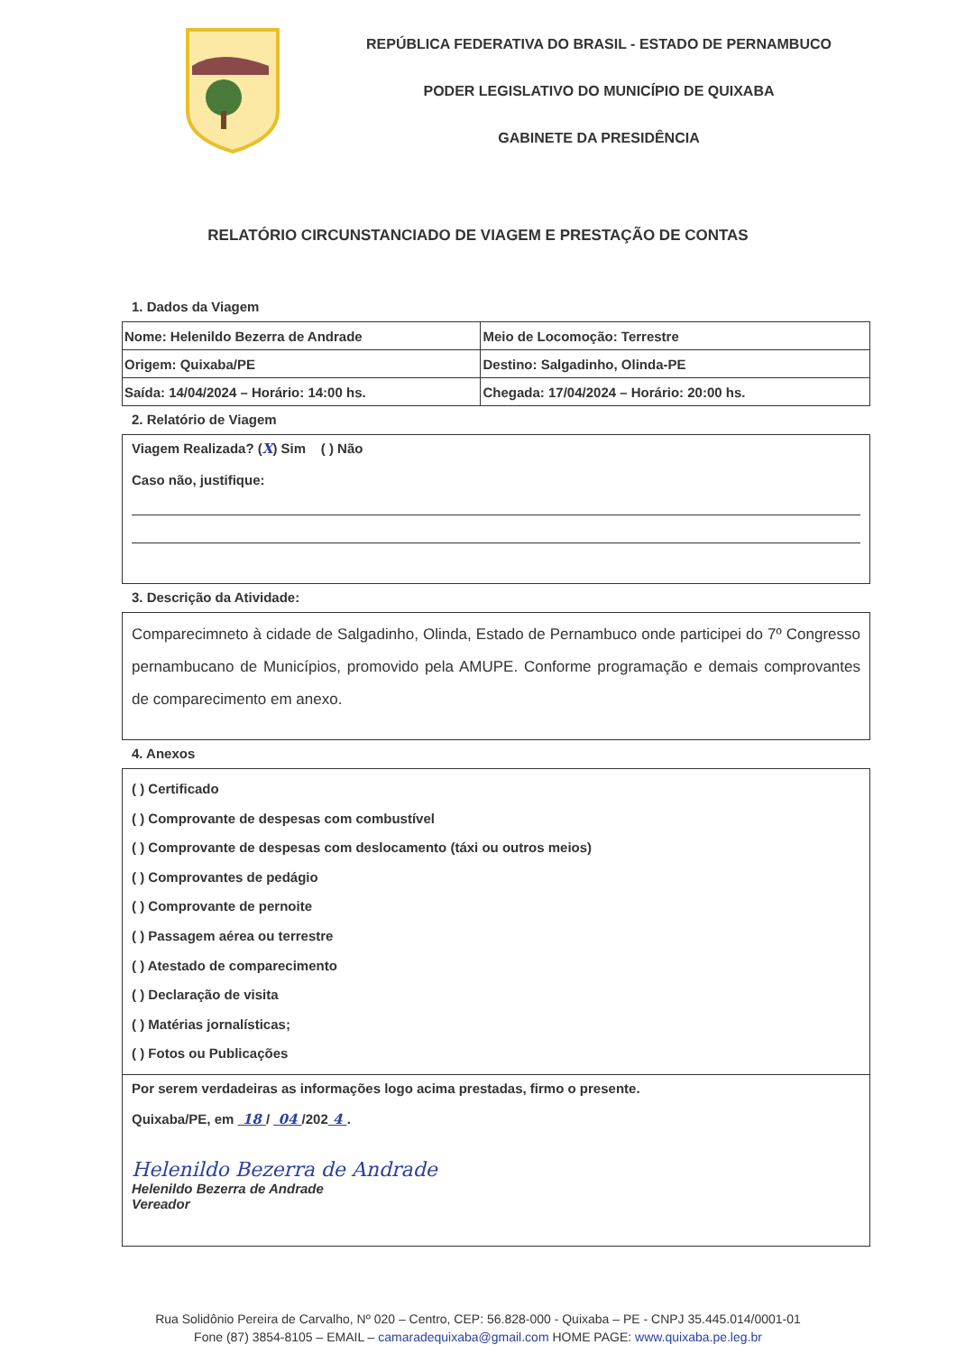REPÚBLICA FEDERATIVA DO BRASIL - ESTADO DE PERNAMBUCO
PODER LEGISLATIVO DO MUNICÍPIO DE QUIXABA
GABINETE DA PRESIDÊNCIA
RELATÓRIO CIRCUNSTANCIADO DE VIAGEM E PRESTAÇÃO DE CONTAS
1. Dados da Viagem
| Nome: Helenildo Bezerra de Andrade | Meio de Locomoção: Terrestre |
| Origem: Quixaba/PE | Destino: Salgadinho, Olinda-PE |
| Saída: 14/04/2024 – Horário: 14:00 hs. | Chegada: 17/04/2024 – Horário: 20:00 hs. |
2. Relatório de Viagem
Viagem Realizada? (X) Sim ( ) Não
Caso não, justifique:
3. Descrição da Atividade:
Comparecimneto à cidade de Salgadinho, Olinda, Estado de Pernambuco onde participei do 7º Congresso pernambucano de Municípios, promovido pela AMUPE. Conforme programação e demais comprovantes de comparecimento em anexo.
4. Anexos
( ) Certificado
( ) Comprovante de despesas com combustível
( ) Comprovante de despesas com deslocamento (táxi ou outros meios)
( ) Comprovantes de pedágio
( ) Comprovante de pernoite
( ) Passagem aérea ou terrestre
( ) Atestado de comparecimento
( ) Declaração de visita
( ) Matérias jornalísticas;
( ) Fotos ou Publicações
Por serem verdadeiras as informações logo acima prestadas, firmo o presente.
Quixaba/PE, em 18 / 04 /202 4 .
Helenildo Bezerra de Andrade
Helenildo Bezerra de Andrade
Vereador
Rua Solidônio Pereira de Carvalho, Nº 020 – Centro, CEP: 56.828-000 - Quixaba – PE - CNPJ 35.445.014/0001-01
Fone (87) 3854-8105 – EMAIL – camaradequixaba@gmail.com HOME PAGE: www.quixaba.pe.leg.br